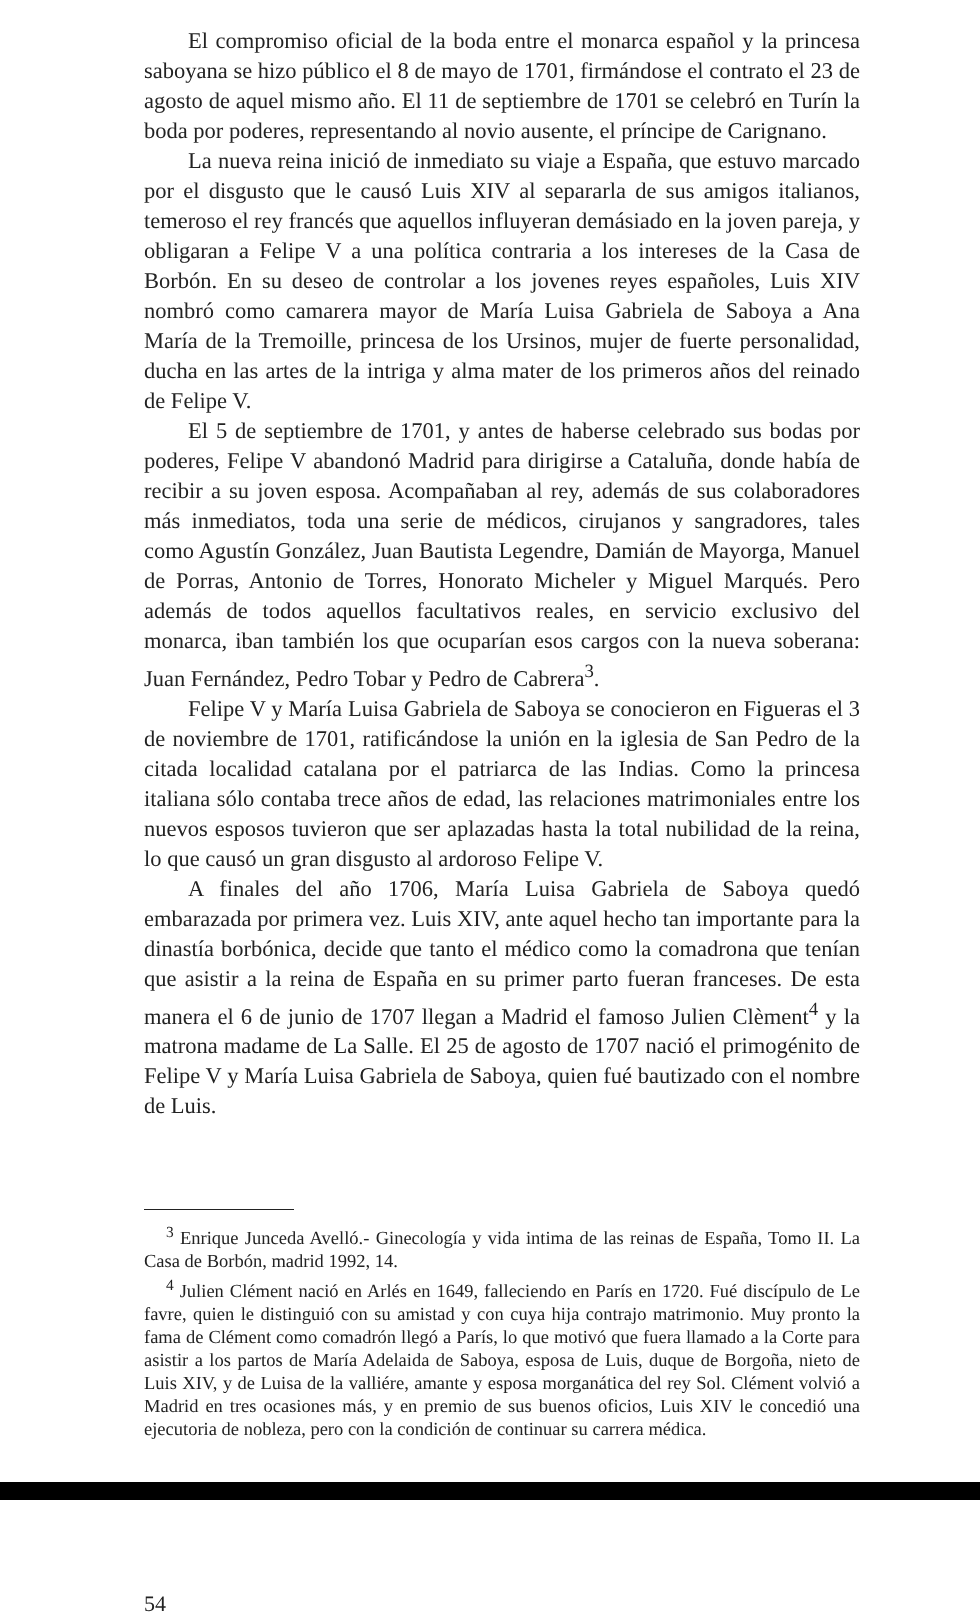El compromiso oficial de la boda entre el monarca español y la princesa saboyana se hizo público el 8 de mayo de 1701, firmándose el contrato el 23 de agosto de aquel mismo año. El 11 de septiembre de 1701 se celebró en Turín la boda por poderes, representando al novio ausente, el príncipe de Carignano.
La nueva reina inició de inmediato su viaje a España, que estuvo marcado por el disgusto que le causó Luis XIV al separarla de sus amigos italianos, temeroso el rey francés que aquellos influyeran demásiado en la joven pareja, y obligaran a Felipe V a una política contraria a los intereses de la Casa de Borbón. En su deseo de controlar a los jovenes reyes españoles, Luis XIV nombró como camarera mayor de María Luisa Gabriela de Saboya a Ana María de la Tremoille, princesa de los Ursinos, mujer de fuerte personalidad, ducha en las artes de la intriga y alma mater de los primeros años del reinado de Felipe V.
El 5 de septiembre de 1701, y antes de haberse celebrado sus bodas por poderes, Felipe V abandonó Madrid para dirigirse a Cataluña, donde había de recibir a su joven esposa. Acompañaban al rey, además de sus colaboradores más inmediatos, toda una serie de médicos, cirujanos y sangradores, tales como Agustín González, Juan Bautista Legendre, Damián de Mayorga, Manuel de Porras, Antonio de Torres, Honorato Micheler y Miguel Marqués. Pero además de todos aquellos facultativos reales, en servicio exclusivo del monarca, iban también los que ocuparían esos cargos con la nueva soberana: Juan Fernández, Pedro Tobar y Pedro de Cabrera<sup>3</sup>.
Felipe V y María Luisa Gabriela de Saboya se conocieron en Figueras el 3 de noviembre de 1701, ratificándose la unión en la iglesia de San Pedro de la citada localidad catalana por el patriarca de las Indias. Como la princesa italiana sólo contaba trece años de edad, las relaciones matrimoniales entre los nuevos esposos tuvieron que ser aplazadas hasta la total nubilidad de la reina, lo que causó un gran disgusto al ardoroso Felipe V.
A finales del año 1706, María Luisa Gabriela de Saboya quedó embarazada por primera vez. Luis XIV, ante aquel hecho tan importante para la dinastía borbónica, decide que tanto el médico como la comadrona que tenían que asistir a la reina de España en su primer parto fueran franceses. De esta manera el 6 de junio de 1707 llegan a Madrid el famoso Julien Clèment<sup>4</sup> y la matrona madame de La Salle. El 25 de agosto de 1707 nació el primogénito de Felipe V y María Luisa Gabriela de Saboya, quien fué bautizado con el nombre de Luis.
<sup>3</sup> Enrique Junceda Avelló.- Ginecología y vida intima de las reinas de España, Tomo II. La Casa de Borbón, madrid 1992, 14.
<sup>4</sup> Julien Clément nació en Arlés en 1649, falleciendo en París en 1720. Fué discípulo de Le favre, quien le distinguió con su amistad y con cuya hija contrajo matrimonio. Muy pronto la fama de Clément como comadrón llegó a París, lo que motivó que fuera llamado a la Corte para asistir a los partos de María Adelaida de Saboya, esposa de Luis, duque de Borgoña, nieto de Luis XIV, y de Luisa de la valliére, amante y esposa morganática del rey Sol. Clément volvió a Madrid en tres ocasiones más, y en premio de sus buenos oficios, Luis XIV le concedió una ejecutoria de nobleza, pero con la condición de continuar su carrera médica.
54